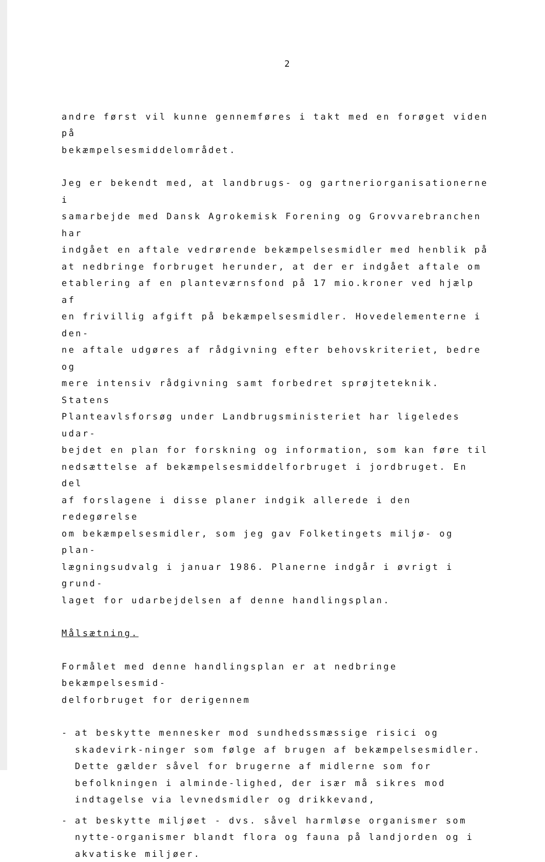2
andre først vil kunne gennemføres i takt med en forøget viden på bekæmpelsesmiddelområdet.
Jeg er bekendt med, at landbrugs- og gartneriorganisationerne i samarbejde med Dansk Agrokemisk Forening og Grovvarebranchen har indgået en aftale vedrørende bekæmpelsesmidler med henblik på at nedbringe forbruget herunder, at der er indgået aftale om etablering af en planteværnsfond på 17 mio.kroner ved hjælp af en frivillig afgift på bekæmpelsesmidler. Hovedelementerne i den- ne aftale udgøres af rådgivning efter behovskriteriet, bedre og mere intensiv rådgivning samt forbedret sprøjteteknik. Statens Planteavlsforsøg under Landbrugsministeriet har ligeledes udar- bejdet en plan for forskning og information, som kan føre til nedsættelse af bekæmpelsesmiddelforbruget i jordbruget. En del af forslagene i disse planer indgik allerede i den redegørelse om bekæmpelsesmidler, som jeg gav Folketingets miljø- og plan- lægningsudvalg i januar 1986. Planerne indgår i øvrigt i grund- laget for udarbejdelsen af denne handlingsplan.
Målsætning.
Formålet med denne handlingsplan er at nedbringe bekæmpelsesmid- delforbruget for derigennem
- at beskytte mennesker mod sundhedssmæssige risici og skadevirk-ninger som følge af brugen af bekæmpelsesmidler. Dette gælder såvel for brugerne af midlerne som for befolkningen i alminde-lighed, der især må sikres mod indtagelse via levnedsmidler og drikkevand,
- at beskytte miljøet - dvs. såvel harmløse organismer som nytte-organismer blandt flora og fauna på landjorden og i akvatiske miljøer.